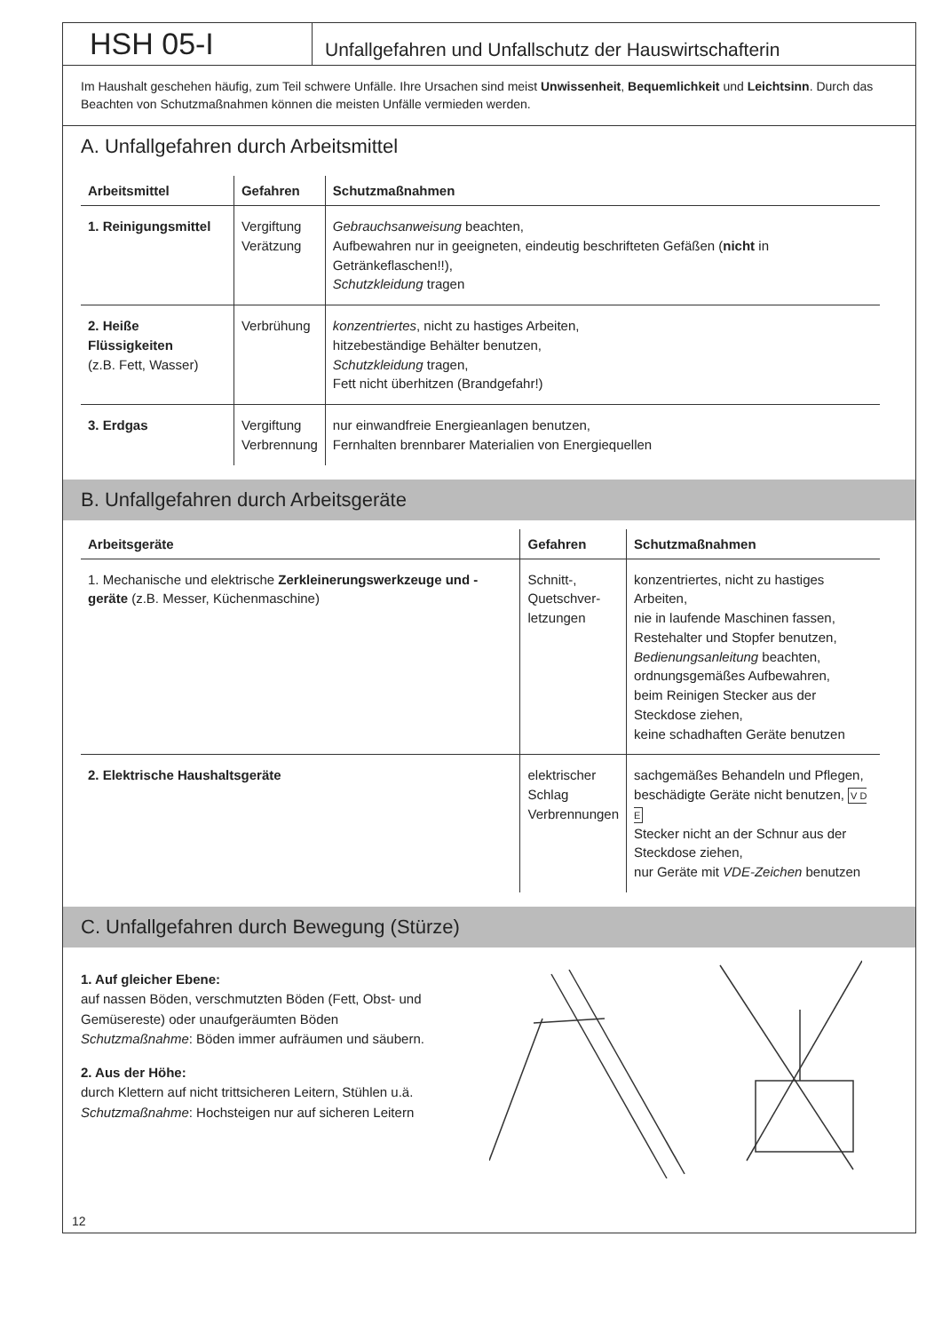HSH 05-I
Unfallgefahren und Unfallschutz der Hauswirtschafterin
Im Haushalt geschehen häufig, zum Teil schwere Unfälle. Ihre Ursachen sind meist Unwissenheit, Bequemlichkeit und Leichtsinn. Durch das Beachten von Schutzmaßnahmen können die meisten Unfälle vermieden werden.
A. Unfallgefahren durch Arbeitsmittel
| Arbeitsmittel | Gefahren | Schutzmaßnahmen |
| --- | --- | --- |
| 1. Reinigungsmittel | Vergiftung Verätzung | Gebrauchsanweisung beachten, Aufbewahren nur in geeigneten, eindeutig beschrifteten Gefäßen ( nicht in Getränkeflaschen!!), Schutzkleidung tragen |
| 2. Heiße Flüssigkeiten (z.B. Fett, Wasser) | Verbrühung | konzentriertes , nicht zu hastiges Arbeiten, hitzebeständige Behälter benutzen, Schutzkleidung tragen, Fett nicht überhitzen (Brandgefahr!) |
| 3. Erdgas | Vergiftung Verbrennung | nur einwandfreie Energieanlagen benutzen, Fernhalten brennbarer Materialien von Energiequellen |
B. Unfallgefahren durch Arbeitsgeräte
| Arbeitsgeräte | Gefahren | Schutzmaßnahmen |
| --- | --- | --- |
| 1. Mechanische und elektrische Zerkleinerungswerkzeuge und -geräte (z.B. Messer, Küchenmaschine) | Schnitt-, Quetschver- letzungen | konzentriertes, nicht zu hastiges Arbeiten, nie in laufende Maschinen fassen, Restehalter und Stopfer benutzen, Bedienungsanleitung beachten, ordnungsgemäßes Aufbewahren, beim Reinigen Stecker aus der Steckdose ziehen, keine schadhaften Geräte benutzen |
| 2. Elektrische Haushaltsgeräte | elektrischer Schlag Verbrennungen | sachgemäßes Behandeln und Pflegen, beschädigte Geräte nicht benutzen, V D E Stecker nicht an der Schnur aus der Steckdose ziehen, nur Geräte mit VDE-Zeichen benutzen |
C. Unfallgefahren durch Bewegung (Stürze)
1. Auf gleicher Ebene:
auf nassen Böden, verschmutzten Böden (Fett, Obst- und Gemüsereste) oder unaufgeräumten Böden
Schutzmaßnahme: Böden immer aufräumen und säubern.
2. Aus der Höhe:
durch Klettern auf nicht trittsicheren Leitern, Stühlen u.ä.
Schutzmaßnahme: Hochsteigen nur auf sicheren Leitern
12